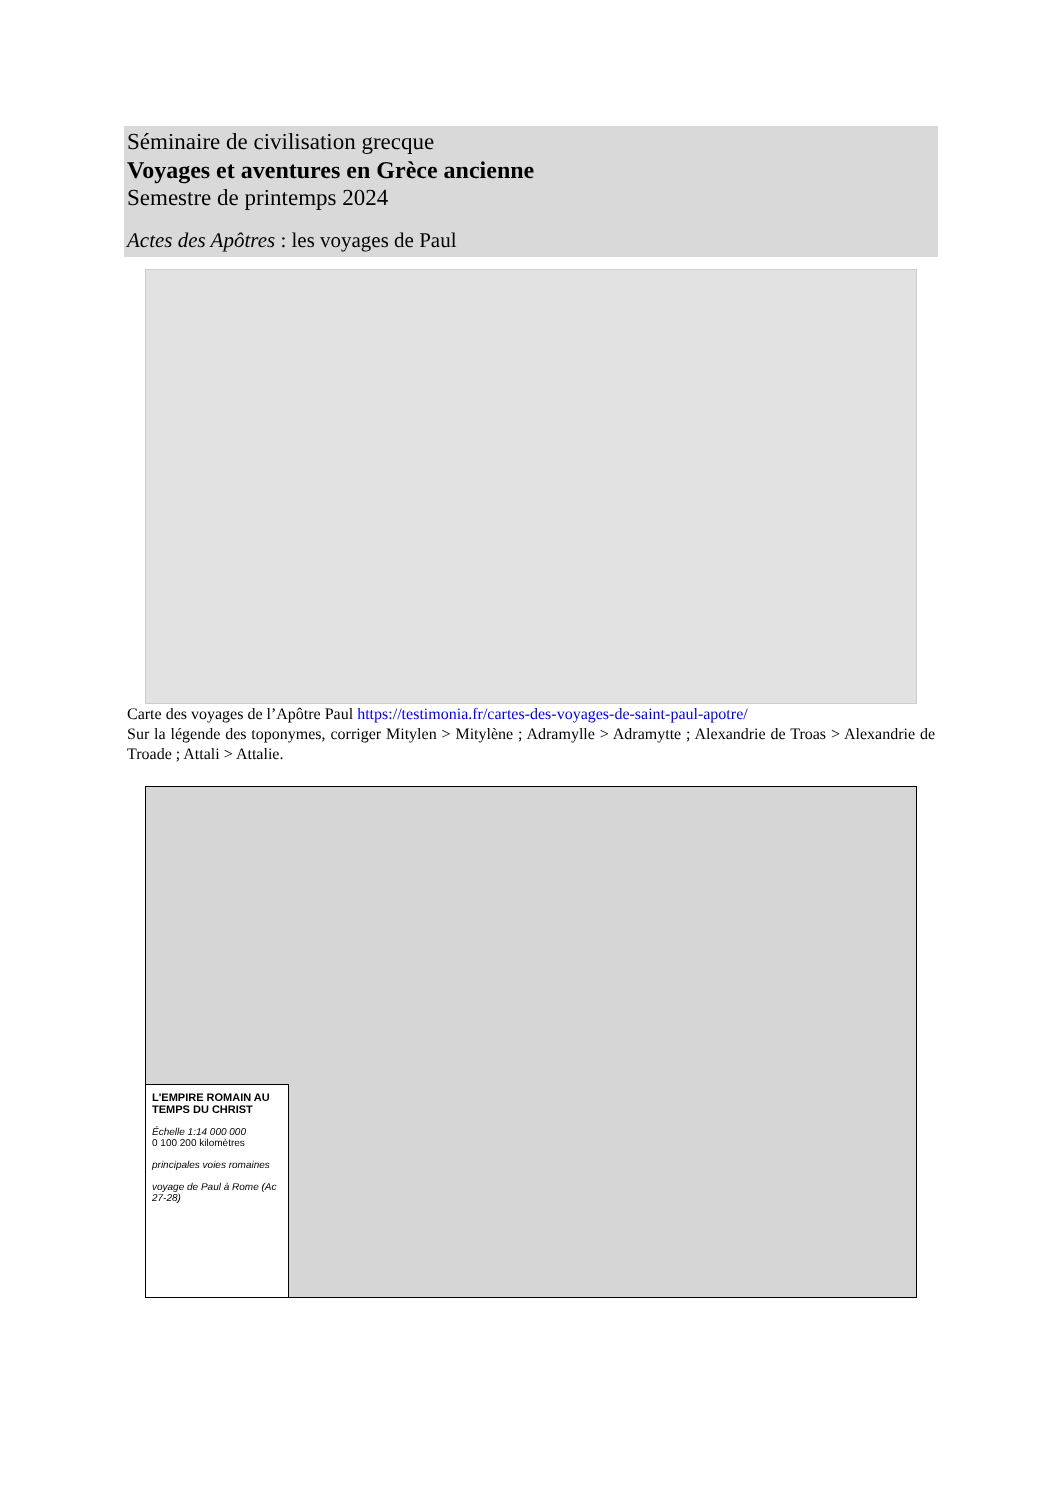Séminaire de civilisation grecque
Voyages et aventures en Grèce ancienne
Semestre de printemps 2024
Actes des Apôtres : les voyages de Paul
Carte des voyages de l’Apôtre Paul https://testimonia.fr/cartes-des-voyages-de-saint-paul-apotre/
Sur la légende des toponymes, corriger Mitylen > Mitylène ; Adramylle > Adramytte ; Alexandrie de Troas > Alexandrie de Troade ; Attali > Attalie.
L'EMPIRE ROMAIN AU TEMPS DU CHRIST
Échelle 1:14 000 000
0 100 200 kilomètres
principales voies romaines
voyage de Paul à Rome (Ac 27-28)